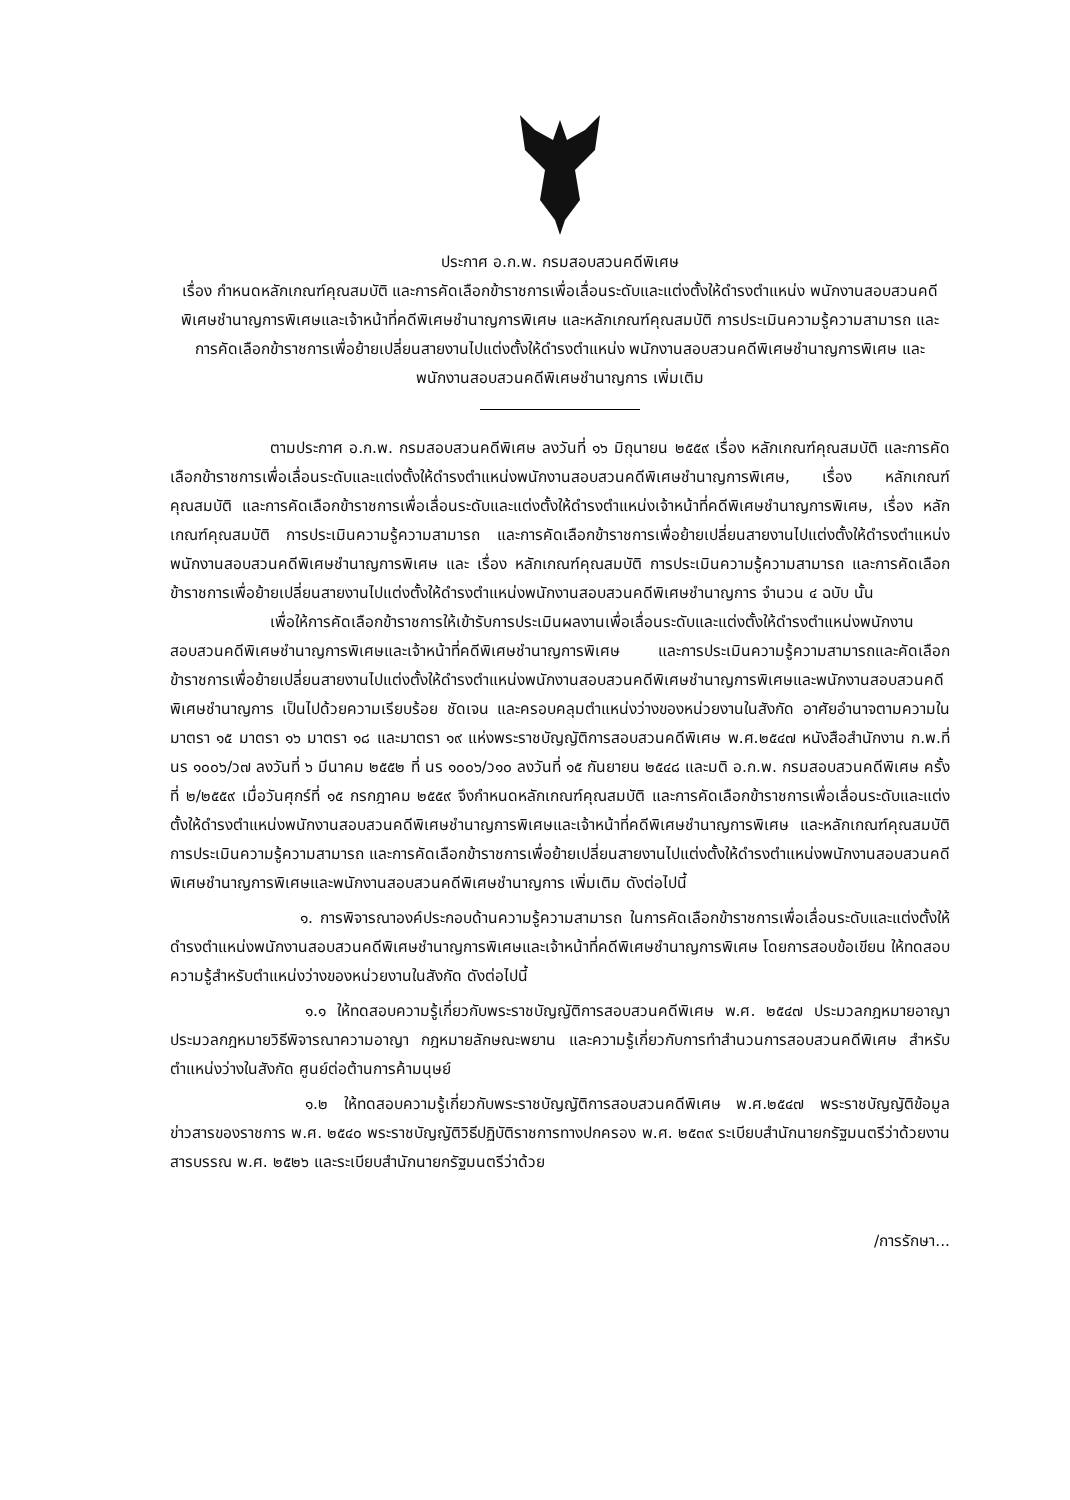ประกาศ อ.ก.พ. กรมสอบสวนคดีพิเศษ
เรื่อง กำหนดหลักเกณฑ์คุณสมบัติ และการคัดเลือกข้าราชการเพื่อเลื่อนระดับและแต่งตั้งให้ดำรงตำแหน่ง พนักงานสอบสวนคดีพิเศษชำนาญการพิเศษและเจ้าหน้าที่คดีพิเศษชำนาญการพิเศษ และหลักเกณฑ์คุณสมบัติ การประเมินความรู้ความสามารถ และการคัดเลือกข้าราชการเพื่อย้ายเปลี่ยนสายงานไปแต่งตั้งให้ดำรงตำแหน่ง พนักงานสอบสวนคดีพิเศษชำนาญการพิเศษ และพนักงานสอบสวนคดีพิเศษชำนาญการ เพิ่มเติม
ตามประกาศ อ.ก.พ. กรมสอบสวนคดีพิเศษ ลงวันที่ ๑๖ มิถุนายน ๒๕๕๙ เรื่อง หลักเกณฑ์คุณสมบัติ และการคัดเลือกข้าราชการเพื่อเลื่อนระดับและแต่งตั้งให้ดำรงตำแหน่งพนักงานสอบสวนคดีพิเศษชำนาญการพิเศษ, เรื่อง หลักเกณฑ์คุณสมบัติ และการคัดเลือกข้าราชการเพื่อเลื่อนระดับและแต่งตั้งให้ดำรงตำแหน่งเจ้าหน้าที่คดีพิเศษชำนาญการพิเศษ, เรื่อง หลักเกณฑ์คุณสมบัติ การประเมินความรู้ความสามารถ และการคัดเลือกข้าราชการเพื่อย้ายเปลี่ยนสายงานไปแต่งตั้งให้ดำรงตำแหน่งพนักงานสอบสวนคดีพิเศษชำนาญการพิเศษ และ เรื่อง หลักเกณฑ์คุณสมบัติ การประเมินความรู้ความสามารถ และการคัดเลือกข้าราชการเพื่อย้ายเปลี่ยนสายงานไปแต่งตั้งให้ดำรงตำแหน่งพนักงานสอบสวนคดีพิเศษชำนาญการ จำนวน ๔ ฉบับ นั้น
เพื่อให้การคัดเลือกข้าราชการให้เข้ารับการประเมินผลงานเพื่อเลื่อนระดับและแต่งตั้งให้ดำรงตำแหน่งพนักงานสอบสวนคดีพิเศษชำนาญการพิเศษและเจ้าหน้าที่คดีพิเศษชำนาญการพิเศษ และการประเมินความรู้ความสามารถและคัดเลือกข้าราชการเพื่อย้ายเปลี่ยนสายงานไปแต่งตั้งให้ดำรงตำแหน่งพนักงานสอบสวนคดีพิเศษชำนาญการพิเศษและพนักงานสอบสวนคดีพิเศษชำนาญการ เป็นไปด้วยความเรียบร้อย ชัดเจน และครอบคลุมตำแหน่งว่างของหน่วยงานในสังกัด อาศัยอำนาจตามความในมาตรา ๑๕ มาตรา ๑๖ มาตรา ๑๘ และมาตรา ๑๙ แห่งพระราชบัญญัติการสอบสวนคดีพิเศษ พ.ศ.๒๕๔๗ หนังสือสำนักงาน ก.พ.ที่ นร ๑๐๐๖/ว๗ ลงวันที่ ๖ มีนาคม ๒๕๕๒ ที่ นร ๑๐๐๖/ว๑๐ ลงวันที่ ๑๕ กันยายน ๒๕๔๘ และมติ อ.ก.พ. กรมสอบสวนคดีพิเศษ ครั้งที่ ๒/๒๕๕๙ เมื่อวันศุกร์ที่ ๑๕ กรกฎาคม ๒๕๕๙ จึงกำหนดหลักเกณฑ์คุณสมบัติ และการคัดเลือกข้าราชการเพื่อเลื่อนระดับและแต่งตั้งให้ดำรงตำแหน่งพนักงานสอบสวนคดีพิเศษชำนาญการพิเศษและเจ้าหน้าที่คดีพิเศษชำนาญการพิเศษ และหลักเกณฑ์คุณสมบัติ การประเมินความรู้ความสามารถ และการคัดเลือกข้าราชการเพื่อย้ายเปลี่ยนสายงานไปแต่งตั้งให้ดำรงตำแหน่งพนักงานสอบสวนคดีพิเศษชำนาญการพิเศษและพนักงานสอบสวนคดีพิเศษชำนาญการ เพิ่มเติม ดังต่อไปนี้
๑. การพิจารณาองค์ประกอบด้านความรู้ความสามารถ ในการคัดเลือกข้าราชการเพื่อเลื่อนระดับและแต่งตั้งให้ดำรงตำแหน่งพนักงานสอบสวนคดีพิเศษชำนาญการพิเศษและเจ้าหน้าที่คดีพิเศษชำนาญการพิเศษ โดยการสอบข้อเขียน ให้ทดสอบความรู้สำหรับตำแหน่งว่างของหน่วยงานในสังกัด ดังต่อไปนี้
๑.๑ ให้ทดสอบความรู้เกี่ยวกับพระราชบัญญัติการสอบสวนคดีพิเศษ พ.ศ. ๒๕๔๗ ประมวลกฎหมายอาญา ประมวลกฎหมายวิธีพิจารณาความอาญา กฎหมายลักษณะพยาน และความรู้เกี่ยวกับการทำสำนวนการสอบสวนคดีพิเศษ สำหรับตำแหน่งว่างในสังกัด ศูนย์ต่อต้านการค้ามนุษย์
๑.๒ ให้ทดสอบความรู้เกี่ยวกับพระราชบัญญัติการสอบสวนคดีพิเศษ พ.ศ.๒๕๔๗ พระราชบัญญัติข้อมูลข่าวสารของราชการ พ.ศ. ๒๕๔๐ พระราชบัญญัติวิธีปฏิบัติราชการทางปกครอง พ.ศ. ๒๕๓๙ ระเบียบสำนักนายกรัฐมนตรีว่าด้วยงานสารบรรณ พ.ศ. ๒๕๒๖ และระเบียบสำนักนายกรัฐมนตรีว่าด้วย
/การรักษา...